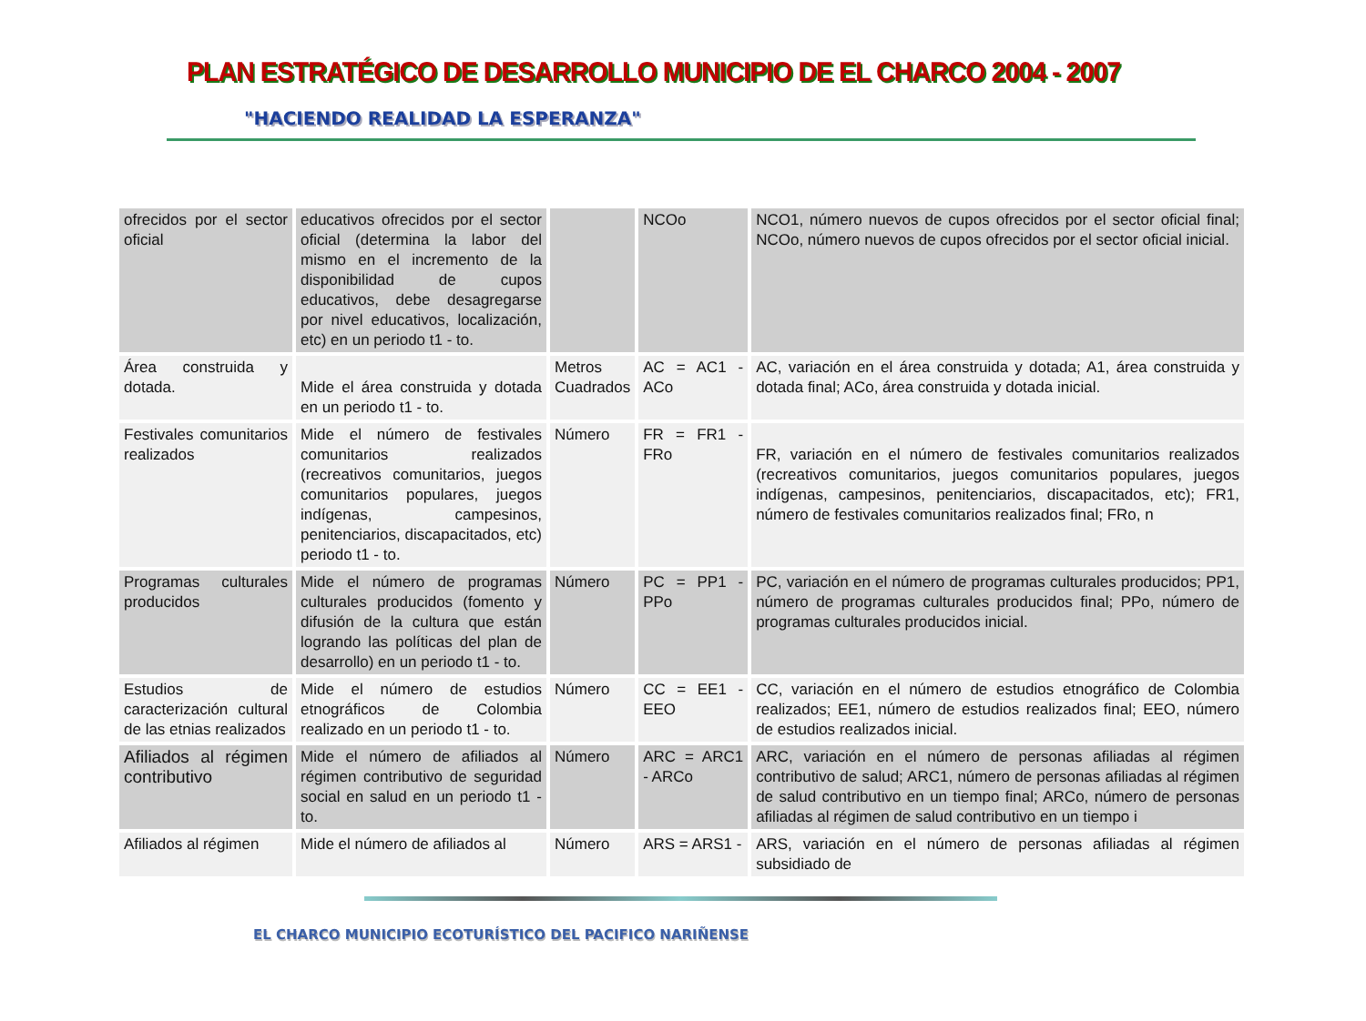PLAN ESTRATÉGICO DE DESARROLLO MUNICIPIO DE EL CHARCO 2004 - 2007
"HACIENDO REALIDAD LA ESPERANZA"
| ofrecidos por el sector oficial | educativos ofrecidos por el sector oficial (determina la labor del mismo en el incremento de la disponibilidad de cupos educativos, debe desagregarse por nivel educativos, localización, etc) en un periodo t1 - to. | | NCOo | NCO1, número nuevos de cupos ofrecidos por el sector oficial final; NCOo, número nuevos de cupos ofrecidos por el sector oficial inicial. |
| Área construida y dotada. | Mide el área construida y dotada en un periodo t1 - to. | Metros Cuadrados | AC = AC1 - ACo | AC, variación en el área construida y dotada; A1, área construida y dotada final; ACo, área construida y dotada inicial. |
| Festivales comunitarios realizados | Mide el número de festivales comunitarios realizados (recreativos comunitarios, juegos comunitarios populares, juegos indígenas, campesinos, penitenciarios, discapacitados, etc) periodo t1 - to. | Número | FR = FR1 - FRo | FR, variación en el número de festivales comunitarios realizados (recreativos comunitarios, juegos comunitarios populares, juegos indígenas, campesinos, penitenciarios, discapacitados, etc); FR1, número de festivales comunitarios realizados final; FRo, n |
| Programas culturales producidos | Mide el número de programas culturales producidos (fomento y difusión de la cultura que están logrando las políticas del plan de desarrollo) en un periodo t1 - to. | Número | PC = PP1 - PPo | PC, variación en el número de programas culturales producidos; PP1, número de programas culturales producidos final; PPo, número de programas culturales producidos inicial. |
| Estudios de caracterización cultural de las etnias realizados | Mide el número de estudios etnográficos de Colombia realizado en un periodo t1 - to. | Número | CC = EE1 - EEO | CC, variación en el número de estudios etnográfico de Colombia realizados; EE1, número de estudios realizados final; EEO, número de estudios realizados inicial. |
| Afiliados al régimen contributivo | Mide el número de afiliados al régimen contributivo de seguridad social en salud en un periodo t1 - to. | Número | ARC = ARC1 - ARCo | ARC, variación en el número de personas afiliadas al régimen contributivo de salud; ARC1, número de personas afiliadas al régimen de salud contributivo en un tiempo final; ARCo, número de personas afiliadas al régimen de salud contributivo en un tiempo i |
| Afiliados al régimen | Mide el número de afiliados al | Número | ARS = ARS1 - | ARS, variación en el número de personas afiliadas al régimen subsidiado de |
EL CHARCO MUNICIPIO ECOTURÍSTICO DEL PACIFICO NARIÑENSE